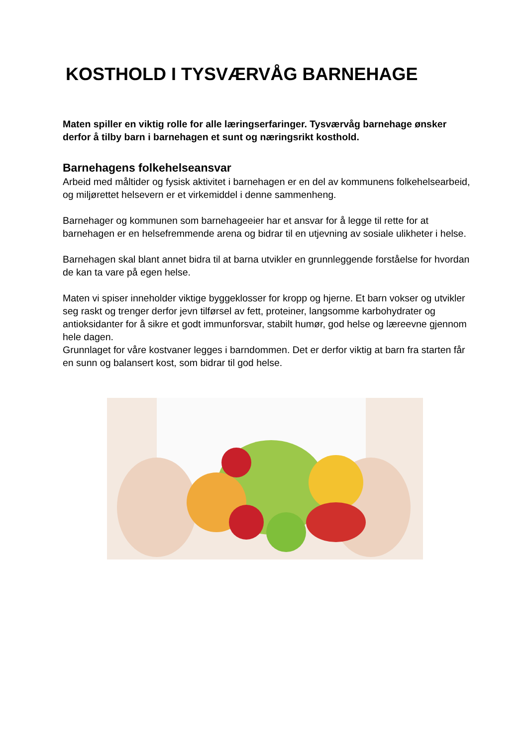KOSTHOLD I TYSVÆRVÅG BARNEHAGE
Maten spiller en viktig rolle for alle læringserfaringer. Tysværvåg barnehage ønsker derfor å tilby barn i barnehagen et sunt og næringsrikt kosthold.
Barnehagens folkehelseansvar
Arbeid med måltider og fysisk aktivitet i barnehagen er en del av kommunens folkehelsearbeid, og miljørettet helsevern er et virkemiddel i denne sammenheng.
Barnehager og kommunen som barnehageeier har et ansvar for å legge til rette for at barnehagen er en helsefremmende arena og bidrar til en utjevning av sosiale ulikheter i helse.
Barnehagen skal blant annet bidra til at barna utvikler en grunnleggende forståelse for hvordan de kan ta vare på egen helse.
Maten vi spiser inneholder viktige byggeklosser for kropp og hjerne. Et barn vokser og utvikler seg raskt og trenger derfor jevn tilførsel av fett, proteiner, langsomme karbohydrater og antioksidanter for å sikre et godt immunforsvar, stabilt humør, god helse og læreevne gjennom hele dagen.
Grunnlaget for våre kostvaner legges i barndommen. Det er derfor viktig at barn fra starten får en sunn og balansert kost, som bidrar til god helse.